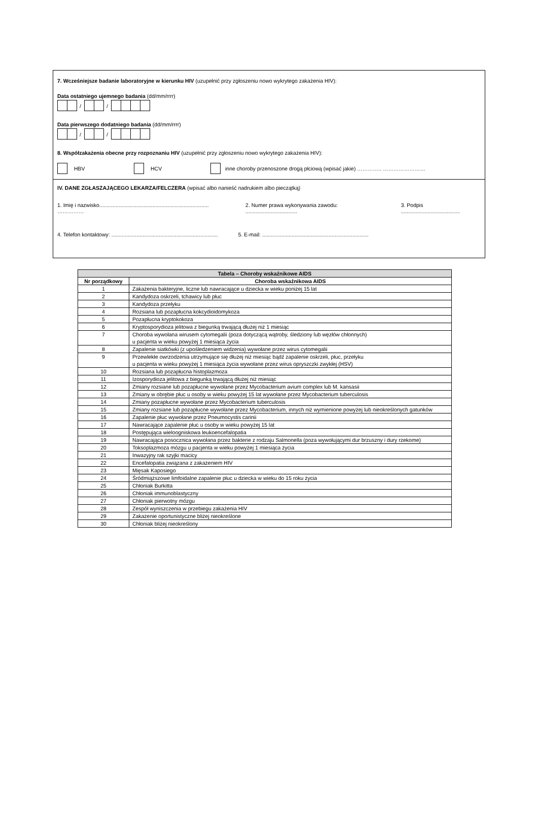7. Wcześniejsze badanie laboratoryjne w kierunku HIV (uzupełnić przy zgłoszeniu nowo wykrytego zakażenia HIV):
Data ostatniego ujemnego badania (dd/mm/rrrr)
/ /
Data pierwszego dodatniego badania (dd/mm/rrrr)
/ /
8. Współzakażenia obecne przy rozpoznaniu HIV (uzupełnić przy zgłoszeniu nowo wykrytego zakażenia HIV):
HBV HCV inne choroby przenoszone drogą płciową (wpisać jakie) ………….. ……………………
IV. DANE ZGŁASZAJĄCEGO LEKARZA/FELCZERA (wpisać albo nanieść nadrukiem albo pieczątką)
1. Imię i nazwisko.......................................................................... …………… 2. Numer prawa wykonywania zawodu: ................................... 3. Podpis ........................................
4. Telefon kontaktowy: ........................................................................ 5. E-mail: ........................................................................
| Tabela – Choroby wskaźnikowe AIDS | |
| --- | --- |
| Nr porządkowy | Choroba wskaźnikowa AIDS |
| 1 | Zakażenia bakteryjne, liczne lub nawracające u dziecka w wieku poniżej 15 lat |
| 2 | Kandydoza oskrzeli, tchawicy lub płuc |
| 3 | Kandydoza przełyku |
| 4 | Rozsiana lub pozapłucna kokcydioidomykoza |
| 5 | Pozapłucna kryptokokoza |
| 6 | Kryptosporydioza jelitowa z biegunką trwającą dłużej niż 1 miesiąc |
| 7 | Choroba wywołana wirusem cytomegalii (poza dotyczącą wątroby, śledziony lub węzłów chłonnych) u pacjenta w wieku powyżej 1 miesiąca życia |
| 8 | Zapalenie siatkówki (z upośledzeniem widzenia) wywołane przez wirus cytomegalii |
| 9 | Przewlekłe owrzodzenia utrzymujące się dłużej niż miesiąc bądź zapalenie oskrzeli, płuc, przełyku u pacjenta w wieku powyżej 1 miesiąca życia wywołane przez wirus opryszczki zwykłej (HSV) |
| 10 | Rozsiana lub pozapłucna histoplazmoza |
| 11 | Izosporydioza jelitowa z biegunką trwającą dłużej niż miesiąc |
| 12 | Zmiany rozsiane lub pozapłucne wywołane przez Mycobacterium avium complex lub M. kansasii |
| 13 | Zmiany w obrębie płuc u osoby w wieku powyżej 15 lat wywołane przez Mycobacterium tuberculosis |
| 14 | Zmiany pozapłucne wywołane przez Mycobacterium tuberculosis |
| 15 | Zmiany rozsiane lub pozapłucne wywołane przez Mycobacterium, innych niż wymienione powyżej lub nieokreślonych gatunków |
| 16 | Zapalenie płuc wywołane przez Pneumocystis carinii |
| 17 | Nawracające zapalenie płuc u osoby w wieku powyżej 15 lat |
| 18 | Postępująca wieloogniskowa leukoencefalopatia |
| 19 | Nawracająca posocznica wywołana przez bakterie z rodzaju Salmonella (poza wywołującymi dur brzuszny i dury rzekome) |
| 20 | Toksoplazmoza mózgu u pacjenta w wieku powyżej 1 miesiąca życia |
| 21 | Inwazyjny rak szyjki macicy |
| 22 | Encefalopatia związana z zakażeniem HIV |
| 23 | Mięsak Kaposiego |
| 24 | Śródmiąższowe limfoidalne zapalenie płuc u dziecka w wieku do 15 roku życia |
| 25 | Chłoniak Burkitta |
| 26 | Chłoniak immunoblastyczny |
| 27 | Chłoniak pierwotny mózgu |
| 28 | Zespół wyniszczenia w przebiegu zakażenia HIV |
| 29 | Zakażenie oportunistyczne bliżej nieokreślone |
| 30 | Chłoniak bliżej nieokreślony |